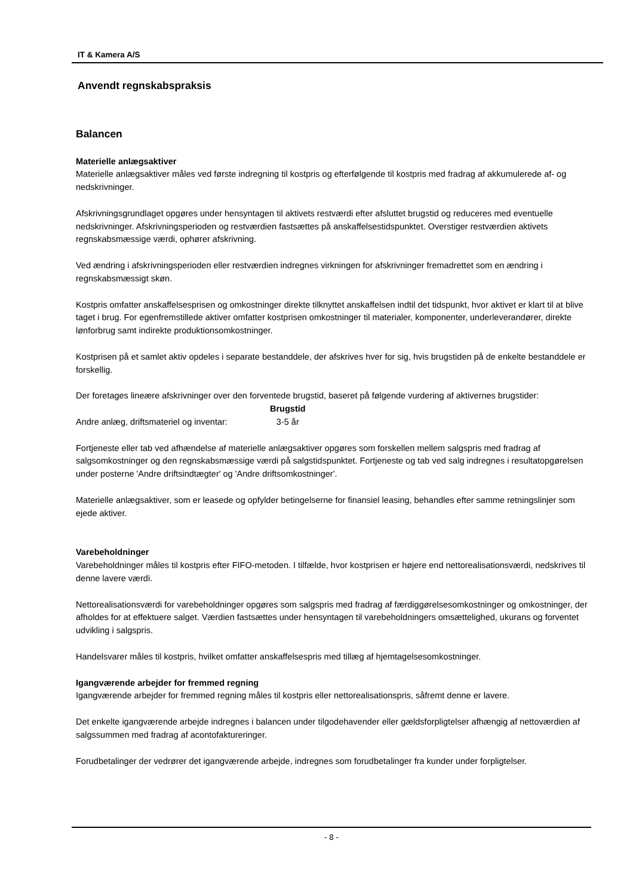IT & Kamera A/S
Anvendt regnskabspraksis
Balancen
Materielle anlægsaktiver
Materielle anlægsaktiver måles ved første indregning til kostpris og efterfølgende til kostpris med fradrag af akkumulerede af- og nedskrivninger.
Afskrivningsgrundlaget opgøres under hensyntagen til aktivets restværdi efter afsluttet brugstid og reduceres med eventuelle nedskrivninger. Afskrivningsperioden og restværdien fastsættes på anskaffelsestidspunktet. Overstiger restværdien aktivets regnskabsmæssige værdi, ophører afskrivning.
Ved ændring i afskrivningsperioden eller restværdien indregnes virkningen for afskrivninger fremadrettet som en ændring i regnskabsmæssigt skøn.
Kostpris omfatter anskaffelsesprisen og omkostninger direkte tilknyttet anskaffelsen indtil det tidspunkt, hvor aktivet er klart til at blive taget i brug. For egenfremstillede aktiver omfatter kostprisen omkostninger til materialer, komponenter, underleverandører, direkte lønforbrug samt indirekte produktionsomkostninger.
Kostprisen på et samlet aktiv opdeles i separate bestanddele, der afskrives hver for sig, hvis brugstiden på de enkelte bestanddele er forskellig.
Der foretages lineære afskrivninger over den forventede brugstid, baseret på følgende vurdering af aktivernes brugstider:
| | Brugstid |
| --- | --- |
| Andre anlæg, driftsmateriel og inventar: | 3-5 år |
Fortjeneste eller tab ved afhændelse af materielle anlægsaktiver opgøres som forskellen mellem salgspris med fradrag af salgsomkostninger og den regnskabsmæssige værdi på salgstidspunktet. Fortjeneste og tab ved salg indregnes i resultatopgørelsen under posterne 'Andre driftsindtægter' og 'Andre driftsomkostninger'.
Materielle anlægsaktiver, som er leasede og opfylder betingelserne for finansiel leasing, behandles efter samme retningslinjer som ejede aktiver.
Varebeholdninger
Varebeholdninger måles til kostpris efter FIFO-metoden. I tilfælde, hvor kostprisen er højere end nettorealisationsværdi, nedskrives til denne lavere værdi.
Nettorealisationsværdi for varebeholdninger opgøres som salgspris med fradrag af færdiggørelsesomkostninger og omkostninger, der afholdes for at effektuere salget. Værdien fastsættes under hensyntagen til varebeholdningers omsættelighed, ukurans og forventet udvikling i salgspris.
Handelsvarer måles til kostpris, hvilket omfatter anskaffelsespris med tillæg af hjemtagelsesomkostninger.
Igangværende arbejder for fremmed regning
Igangværende arbejder for fremmed regning måles til kostpris eller nettorealisationspris, såfremt denne er lavere.
Det enkelte igangværende arbejde indregnes i balancen under tilgodehavender eller gældsforpligtelser afhængig af nettoværdien af salgssummen med fradrag af acontofaktureringer.
Forudbetalinger der vedrører det igangværende arbejde, indregnes som forudbetalinger fra kunder under forpligtelser.
- 8 -